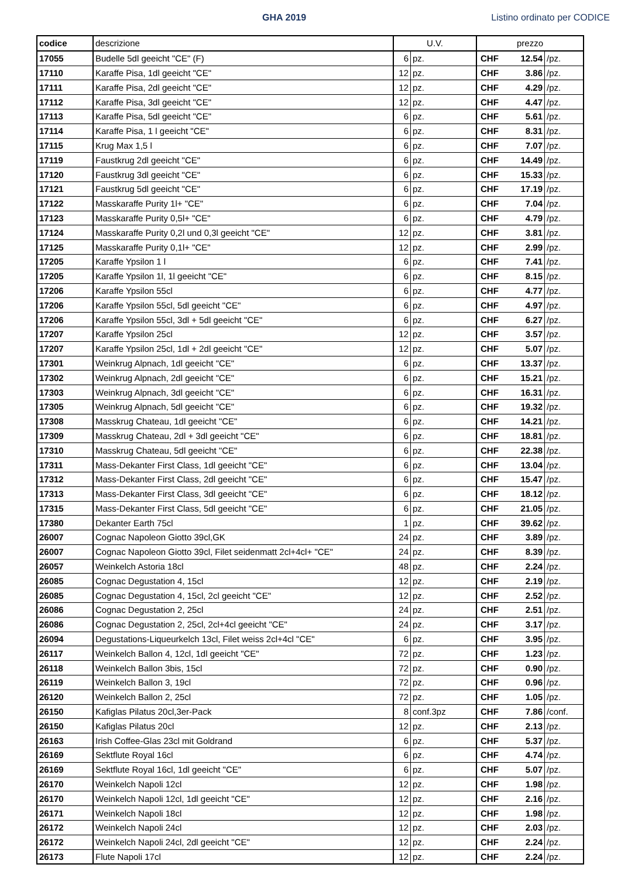GHA 2019 Listino ordinato per CODICE
| codice | descrizione | U.V. | | prezzo | | |
| --- | --- | --- | --- | --- | --- | --- |
| 17055 | Budelle 5dl geeicht "CE" (F) | 6 | pz. | CHF | 12.54 | /pz. |
| 17110 | Karaffe Pisa, 1dl geeicht "CE" | 12 | pz. | CHF | 3.86 | /pz. |
| 17111 | Karaffe Pisa, 2dl geeicht "CE" | 12 | pz. | CHF | 4.29 | /pz. |
| 17112 | Karaffe Pisa, 3dl geeicht "CE" | 12 | pz. | CHF | 4.47 | /pz. |
| 17113 | Karaffe Pisa, 5dl geeicht "CE" | 6 | pz. | CHF | 5.61 | /pz. |
| 17114 | Karaffe Pisa, 1 l geeicht "CE" | 6 | pz. | CHF | 8.31 | /pz. |
| 17115 | Krug Max 1,5 l | 6 | pz. | CHF | 7.07 | /pz. |
| 17119 | Faustkrug 2dl geeicht "CE" | 6 | pz. | CHF | 14.49 | /pz. |
| 17120 | Faustkrug 3dl geeicht "CE" | 6 | pz. | CHF | 15.33 | /pz. |
| 17121 | Faustkrug 5dl geeicht "CE" | 6 | pz. | CHF | 17.19 | /pz. |
| 17122 | Masskaraffe Purity 1l+ "CE" | 6 | pz. | CHF | 7.04 | /pz. |
| 17123 | Masskaraffe Purity 0,5l+ "CE" | 6 | pz. | CHF | 4.79 | /pz. |
| 17124 | Masskaraffe Purity 0,2l und 0,3l geeicht "CE" | 12 | pz. | CHF | 3.81 | /pz. |
| 17125 | Masskaraffe Purity 0,1l+ "CE" | 12 | pz. | CHF | 2.99 | /pz. |
| 17205 | Karaffe Ypsilon 1 l | 6 | pz. | CHF | 7.41 | /pz. |
| 17205 | Karaffe Ypsilon 1l, 1l geeicht "CE" | 6 | pz. | CHF | 8.15 | /pz. |
| 17206 | Karaffe Ypsilon 55cl | 6 | pz. | CHF | 4.77 | /pz. |
| 17206 | Karaffe Ypsilon 55cl, 5dl geeicht "CE" | 6 | pz. | CHF | 4.97 | /pz. |
| 17206 | Karaffe Ypsilon 55cl, 3dl + 5dl geeicht "CE" | 6 | pz. | CHF | 6.27 | /pz. |
| 17207 | Karaffe Ypsilon 25cl | 12 | pz. | CHF | 3.57 | /pz. |
| 17207 | Karaffe Ypsilon 25cl, 1dl + 2dl geeicht "CE" | 12 | pz. | CHF | 5.07 | /pz. |
| 17301 | Weinkrug Alpnach, 1dl geeicht "CE" | 6 | pz. | CHF | 13.37 | /pz. |
| 17302 | Weinkrug Alpnach, 2dl geeicht "CE" | 6 | pz. | CHF | 15.21 | /pz. |
| 17303 | Weinkrug Alpnach, 3dl geeicht "CE" | 6 | pz. | CHF | 16.31 | /pz. |
| 17305 | Weinkrug Alpnach, 5dl geeicht "CE" | 6 | pz. | CHF | 19.32 | /pz. |
| 17308 | Masskrug Chateau, 1dl geeicht "CE" | 6 | pz. | CHF | 14.21 | /pz. |
| 17309 | Masskrug Chateau, 2dl + 3dl geeicht "CE" | 6 | pz. | CHF | 18.81 | /pz. |
| 17310 | Masskrug Chateau, 5dl geeicht "CE" | 6 | pz. | CHF | 22.38 | /pz. |
| 17311 | Mass-Dekanter First Class, 1dl geeicht "CE" | 6 | pz. | CHF | 13.04 | /pz. |
| 17312 | Mass-Dekanter First Class, 2dl geeicht "CE" | 6 | pz. | CHF | 15.47 | /pz. |
| 17313 | Mass-Dekanter First Class, 3dl geeicht "CE" | 6 | pz. | CHF | 18.12 | /pz. |
| 17315 | Mass-Dekanter First Class, 5dl geeicht "CE" | 6 | pz. | CHF | 21.05 | /pz. |
| 17380 | Dekanter Earth 75cl | 1 | pz. | CHF | 39.62 | /pz. |
| 26007 | Cognac Napoleon Giotto 39cl,GK | 24 | pz. | CHF | 3.89 | /pz. |
| 26007 | Cognac Napoleon Giotto 39cl, Filet seidenmatt 2cl+4cl+ "CE" | 24 | pz. | CHF | 8.39 | /pz. |
| 26057 | Weinkelch Astoria 18cl | 48 | pz. | CHF | 2.24 | /pz. |
| 26085 | Cognac Degustation 4, 15cl | 12 | pz. | CHF | 2.19 | /pz. |
| 26085 | Cognac Degustation 4, 15cl, 2cl geeicht "CE" | 12 | pz. | CHF | 2.52 | /pz. |
| 26086 | Cognac Degustation 2, 25cl | 24 | pz. | CHF | 2.51 | /pz. |
| 26086 | Cognac Degustation 2, 25cl, 2cl+4cl geeicht "CE" | 24 | pz. | CHF | 3.17 | /pz. |
| 26094 | Degustations-Liqueurkelch 13cl, Filet weiss 2cl+4cl "CE" | 6 | pz. | CHF | 3.95 | /pz. |
| 26117 | Weinkelch Ballon 4, 12cl, 1dl geeicht "CE" | 72 | pz. | CHF | 1.23 | /pz. |
| 26118 | Weinkelch Ballon 3bis, 15cl | 72 | pz. | CHF | 0.90 | /pz. |
| 26119 | Weinkelch Ballon 3, 19cl | 72 | pz. | CHF | 0.96 | /pz. |
| 26120 | Weinkelch Ballon 2, 25cl | 72 | pz. | CHF | 1.05 | /pz. |
| 26150 | Kafiglas Pilatus 20cl,3er-Pack | 8 | conf.3pz | CHF | 7.86 | /conf. |
| 26150 | Kafiglas Pilatus 20cl | 12 | pz. | CHF | 2.13 | /pz. |
| 26163 | Irish Coffee-Glas 23cl mit Goldrand | 6 | pz. | CHF | 5.37 | /pz. |
| 26169 | Sektflute Royal 16cl | 6 | pz. | CHF | 4.74 | /pz. |
| 26169 | Sektflute Royal 16cl, 1dl geeicht "CE" | 6 | pz. | CHF | 5.07 | /pz. |
| 26170 | Weinkelch Napoli 12cl | 12 | pz. | CHF | 1.98 | /pz. |
| 26170 | Weinkelch Napoli 12cl, 1dl geeicht "CE" | 12 | pz. | CHF | 2.16 | /pz. |
| 26171 | Weinkelch Napoli 18cl | 12 | pz. | CHF | 1.98 | /pz. |
| 26172 | Weinkelch Napoli 24cl | 12 | pz. | CHF | 2.03 | /pz. |
| 26172 | Weinkelch Napoli 24cl, 2dl geeicht "CE" | 12 | pz. | CHF | 2.24 | /pz. |
| 26173 | Flute Napoli 17cl | 12 | pz. | CHF | 2.24 | /pz. |